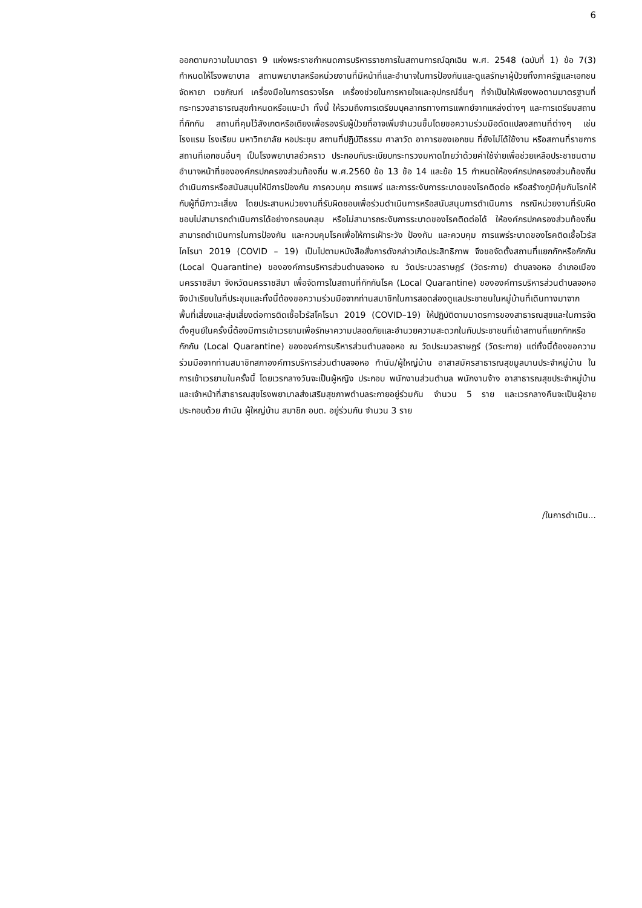6
ออกตามความในมาตรา 9 แห่งพระราชกำหนดการบริหารราชการในสถานการณ์ฉุกเฉิน พ.ศ. 2548 (ฉบับที่ 1) ข้อ 7(3) กำหนดให้โรงพยาบาล สถานพยาบาลหรือหน่วยงานที่มีหน้าที่และอำนาจในการป้องกันและดูแลรักษาผู้ป่วยทั้งภาครัฐและเอกชนจัดหายา เวชภัณฑ์ เครื่องมือในการตรวจโรค เครื่องช่วยในการหายใจและอุปกรณ์อื่นๆ ที่จำเป็นให้เพียงพอตามมาตรฐานที่กระทรวงสาธารณสุขกำหนดหรือแนะนำ ทั้งนี้ ให้รวมถึงการเตรียมบุคลากรทางการแพทย์จากแหล่งต่างๆ และการเตรียมสถานที่กักกัน สถานที่คุมไว้สังเกตหรือเตียงเพื่อรองรับผู้ป่วยที่อาจเพิ่มจำนวนขึ้นโดยขอความร่วมมือดัดแปลงสถานที่ต่างๆ เช่น โรงแรม โรงเรียน มหาวิทยาลัย หอประชุม สถานที่ปฏิบัติธรรม ศาลาวัด อาคารของเอกชน ที่ยังไม่ได้ใช้งาน หรือสถานที่ราชการ สถานที่เอกชนอื่นๆ เป็นโรงพยาบาลชั่วคราว ประกอบกับระเบียบกระทรวงมหาดไทยว่าด้วยค่าใช้จ่ายเพื่อช่วยเหลือประชาชนตามอำนาจหน้าที่ขององค์กรปกครองส่วนท้องถิ่น พ.ศ.2560 ข้อ 13 ข้อ 14 และข้อ 15 กำหนดให้องค์กรปกครองส่วนท้องถิ่นดำเนินการหรือสนับสนุนให้มีการป้องกัน การควบคุม การแพร่ และการระงับการระบาดของโรคติดต่อ หรือสร้างภูมิคุ้มกันโรคให้กับผู้ที่มีภาวะเสี่ยง โดยประสานหน่วยงานที่รับผิดชอบเพื่อร่วมดำเนินการหรือสนับสนุนการดำเนินการ กรณีหน่วยงานที่รับผิดชอบไม่สามารถดำเนินการได้อย่างครอบคลุม หรือไม่สามารถระงับการระบาดของโรคติดต่อได้ ให้องค์กรปกครองส่วนท้องถิ่นสามารถดำเนินการในการป้องกัน และควบคุมโรคเพื่อให้การเฝ้าระวัง ป้องกัน และควบคุม การแพร่ระบาดของโรคติดเชื้อไวรัสโคโรนา 2019 (COVID – 19) เป็นไปตามหนังสือสั่งการดังกล่าวเกิดประสิทธิภาพ จึงขอจัดตั้งสถานที่แยกกักหรือกักกัน (Local Quarantine) ขององค์การบริหารส่วนตำบลจอหอ ณ วัดประมวลราษฎร์ (วัดระกาย) ตำบลจอหอ อำเภอเมืองนครราชสีมา จังหวัดนครราชสีมา เพื่อจัดการในสถานที่กักกันโรค (Local Quarantine) ขององค์การบริหารส่วนตำบลจอหอ จึงนำเรียนในที่ประชุมและทั้งนี้ต้องขอความร่วมมือจากท่านสมาชิกในการสอดส่องดูแลประชาชนในหมู่บ้านที่เดินทางมาจากพื้นที่เสี่ยงและสุ่มเสี่ยงต่อการติดเชื้อไวรัสโคโรนา 2019 (COVID–19) ให้ปฏิบัติตามมาตรการของสาธารณสุขและในการจัดตั้งศูนย์ในครั้งนี้ต้องมีการเข้าเวรยามเพื่อรักษาความปลอดภัยและอำนวยความสะดวกในกับประชาชนที่เข้าสถานที่แยกกักหรือกักกัน (Local Quarantine) ขององค์การบริหารส่วนตำบลจอหอ ณ วัดประมวลราษฎร์ (วัดระกาย) แต่ทั้งนี้ต้องขอความร่วมมือจากท่านสมาชิกสภาองค์การบริหารส่วนตำบลจอหอ กำนัน/ผู้ใหญ่บ้าน อาสาสมัครสาธารณสุขมูลบานประจำหมู่บ้าน ในการเข้าเวรยามในครั้งนี้ โดยเวรกลางวันจะเป็นผู้หญิง ประกอบ พนักงานส่วนตำบล พนักงานจ้าง อาสาธารณสุขประจำหมู่บ้าน และเจ้าหน้าที่สาธารณสุขโรงพยาบาลส่งเสริมสุขภาพตำบลระกายอยู่ร่วมกัน จำนวน 5 ราย และเวรกลางคืนจะเป็นผู้ชาย ประกอบด้วย กำนัน ผู้ใหญ่บ้าน สมาชิก อบต. อยู่ร่วมกัน จำนวน 3 ราย
/ในการดำเนิน...